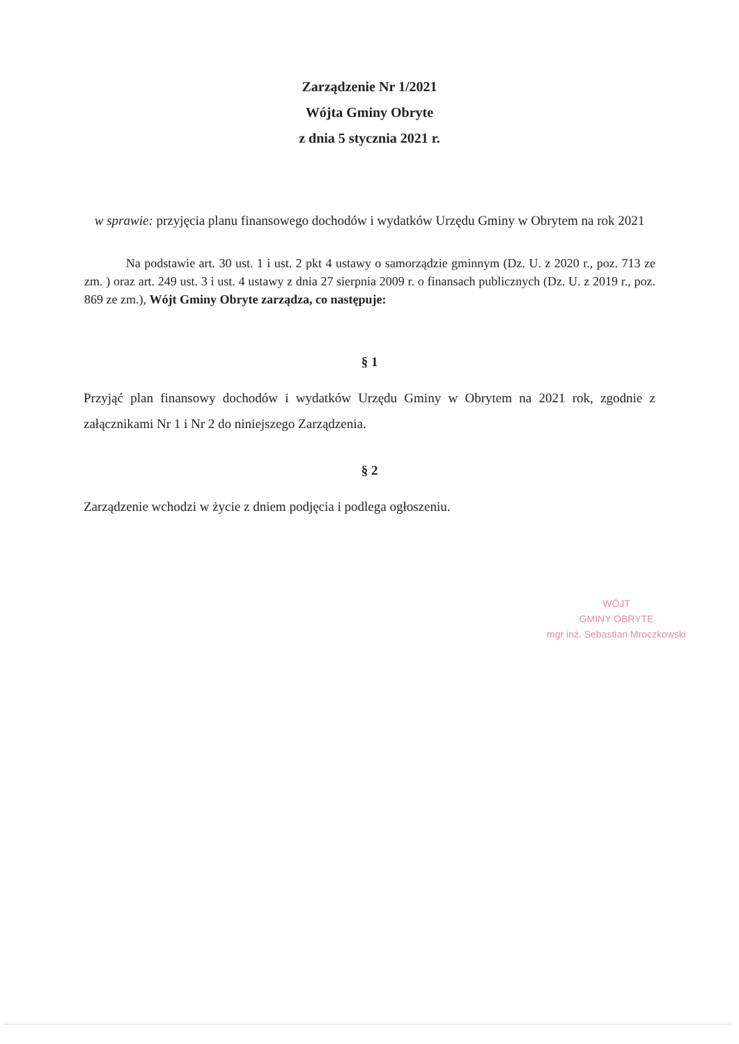Zarządzenie Nr 1/2021
Wójta Gminy Obryte
z dnia 5 stycznia 2021 r.
w sprawie: przyjęcia planu finansowego dochodów i wydatków Urzędu Gminy w Obrytem na rok 2021
Na podstawie art. 30 ust. 1 i ust. 2 pkt 4 ustawy o samorządzie gminnym (Dz. U. z 2020 r., poz. 713 ze zm. ) oraz art. 249 ust. 3 i ust. 4 ustawy z dnia 27 sierpnia 2009 r. o finansach publicznych (Dz. U. z 2019 r., poz. 869 ze zm.), Wójt Gminy Obryte zarządza, co następuje:
§ 1
Przyjąć plan finansowy dochodów i wydatków Urzędu Gminy w Obrytem na 2021 rok, zgodnie z załącznikami Nr 1 i Nr 2 do niniejszego Zarządzenia.
§ 2
Zarządzenie wchodzi w życie z dniem podjęcia i podlega ogłoszeniu.
WÓJT
GMINY OBRYTE
mgr inż. Sebastian Mroczkowski